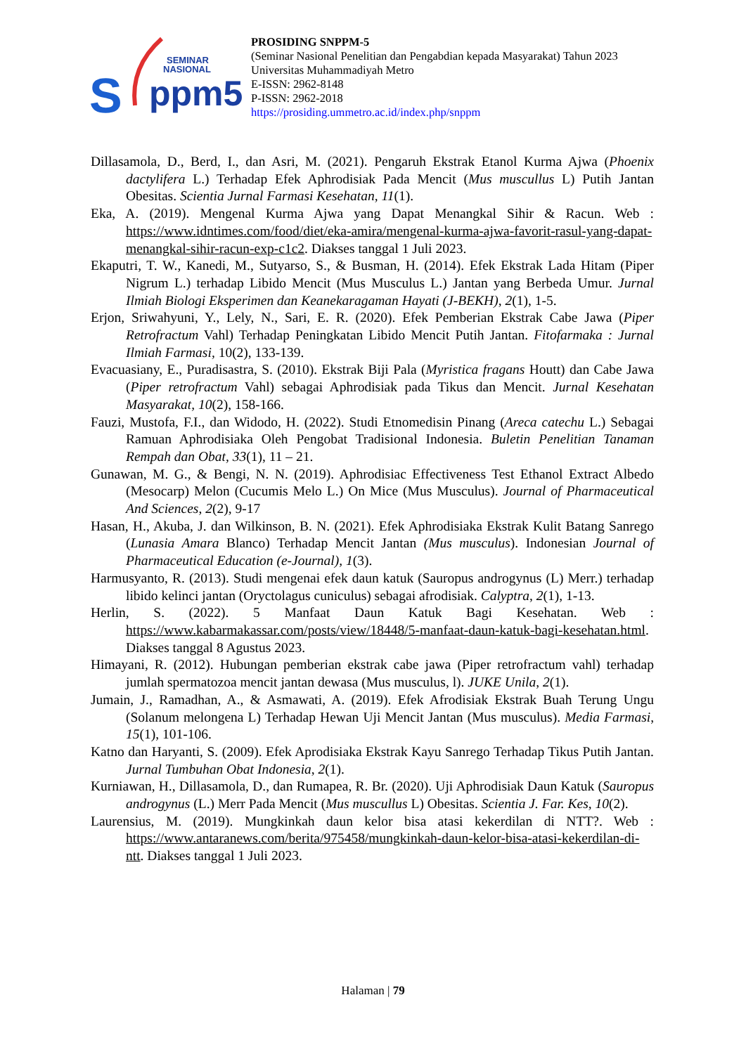SEMINAR
NASIONAL
S
ppm5
PROSIDING SNPPM-5
(Seminar Nasional Penelitian dan Pengabdian kepada Masyarakat) Tahun 2023
Universitas Muhammadiyah Metro
E-ISSN: 2962-8148
P-ISSN: 2962-2018
https://prosiding.ummetro.ac.id/index.php/snppm
Dillasamola, D., Berd, I., dan Asri, M. (2021). Pengaruh Ekstrak Etanol Kurma Ajwa (Phoenix dactylifera L.) Terhadap Efek Aphrodisiak Pada Mencit (Mus muscullus L) Putih Jantan Obesitas. Scientia Jurnal Farmasi Kesehatan, 11(1).
Eka, A. (2019). Mengenal Kurma Ajwa yang Dapat Menangkal Sihir & Racun. Web : https://www.idntimes.com/food/diet/eka-amira/mengenal-kurma-ajwa-favorit-rasul-yang-dapat-menangkal-sihir-racun-exp-c1c2. Diakses tanggal 1 Juli 2023.
Ekaputri, T. W., Kanedi, M., Sutyarso, S., & Busman, H. (2014). Efek Ekstrak Lada Hitam (Piper Nigrum L.) terhadap Libido Mencit (Mus Musculus L.) Jantan yang Berbeda Umur. Jurnal Ilmiah Biologi Eksperimen dan Keanekaragaman Hayati (J-BEKH), 2(1), 1-5.
Erjon, Sriwahyuni, Y., Lely, N., Sari, E. R. (2020). Efek Pemberian Ekstrak Cabe Jawa (Piper Retrofractum Vahl) Terhadap Peningkatan Libido Mencit Putih Jantan. Fitofarmaka : Jurnal Ilmiah Farmasi, 10(2), 133-139.
Evacuasiany, E., Puradisastra, S. (2010). Ekstrak Biji Pala (Myristica fragans Houtt) dan Cabe Jawa (Piper retrofractum Vahl) sebagai Aphrodisiak pada Tikus dan Mencit. Jurnal Kesehatan Masyarakat, 10(2), 158-166.
Fauzi, Mustofa, F.I., dan Widodo, H. (2022). Studi Etnomedisin Pinang (Areca catechu L.) Sebagai Ramuan Aphrodisiaka Oleh Pengobat Tradisional Indonesia. Buletin Penelitian Tanaman Rempah dan Obat, 33(1), 11 – 21.
Gunawan, M. G., & Bengi, N. N. (2019). Aphrodisiac Effectiveness Test Ethanol Extract Albedo (Mesocarp) Melon (Cucumis Melo L.) On Mice (Mus Musculus). Journal of Pharmaceutical And Sciences, 2(2), 9-17
Hasan, H., Akuba, J. dan Wilkinson, B. N. (2021). Efek Aphrodisiaka Ekstrak Kulit Batang Sanrego (Lunasia Amara Blanco) Terhadap Mencit Jantan (Mus musculus). Indonesian Journal of Pharmaceutical Education (e-Journal), 1(3).
Harmusyanto, R. (2013). Studi mengenai efek daun katuk (Sauropus androgynus (L) Merr.) terhadap libido kelinci jantan (Oryctolagus cuniculus) sebagai afrodisiak. Calyptra, 2(1), 1-13.
Herlin, S. (2022). 5 Manfaat Daun Katuk Bagi Kesehatan. Web : https://www.kabarmakassar.com/posts/view/18448/5-manfaat-daun-katuk-bagi-kesehatan.html. Diakses tanggal 8 Agustus 2023.
Himayani, R. (2012). Hubungan pemberian ekstrak cabe jawa (Piper retrofractum vahl) terhadap jumlah spermatozoa mencit jantan dewasa (Mus musculus, l). JUKE Unila, 2(1).
Jumain, J., Ramadhan, A., & Asmawati, A. (2019). Efek Afrodisiak Ekstrak Buah Terung Ungu (Solanum melongena L) Terhadap Hewan Uji Mencit Jantan (Mus musculus). Media Farmasi, 15(1), 101-106.
Katno dan Haryanti, S. (2009). Efek Aprodisiaka Ekstrak Kayu Sanrego Terhadap Tikus Putih Jantan. Jurnal Tumbuhan Obat Indonesia, 2(1).
Kurniawan, H., Dillasamola, D., dan Rumapea, R. Br. (2020). Uji Aphrodisiak Daun Katuk (Sauropus androgynus (L.) Merr Pada Mencit (Mus muscullus L) Obesitas. Scientia J. Far. Kes, 10(2).
Laurensius, M. (2019). Mungkinkah daun kelor bisa atasi kekerdilan di NTT?. Web : https://www.antaranews.com/berita/975458/mungkinkah-daun-kelor-bisa-atasi-kekerdilan-di-ntt. Diakses tanggal 1 Juli 2023.
Halaman | 79